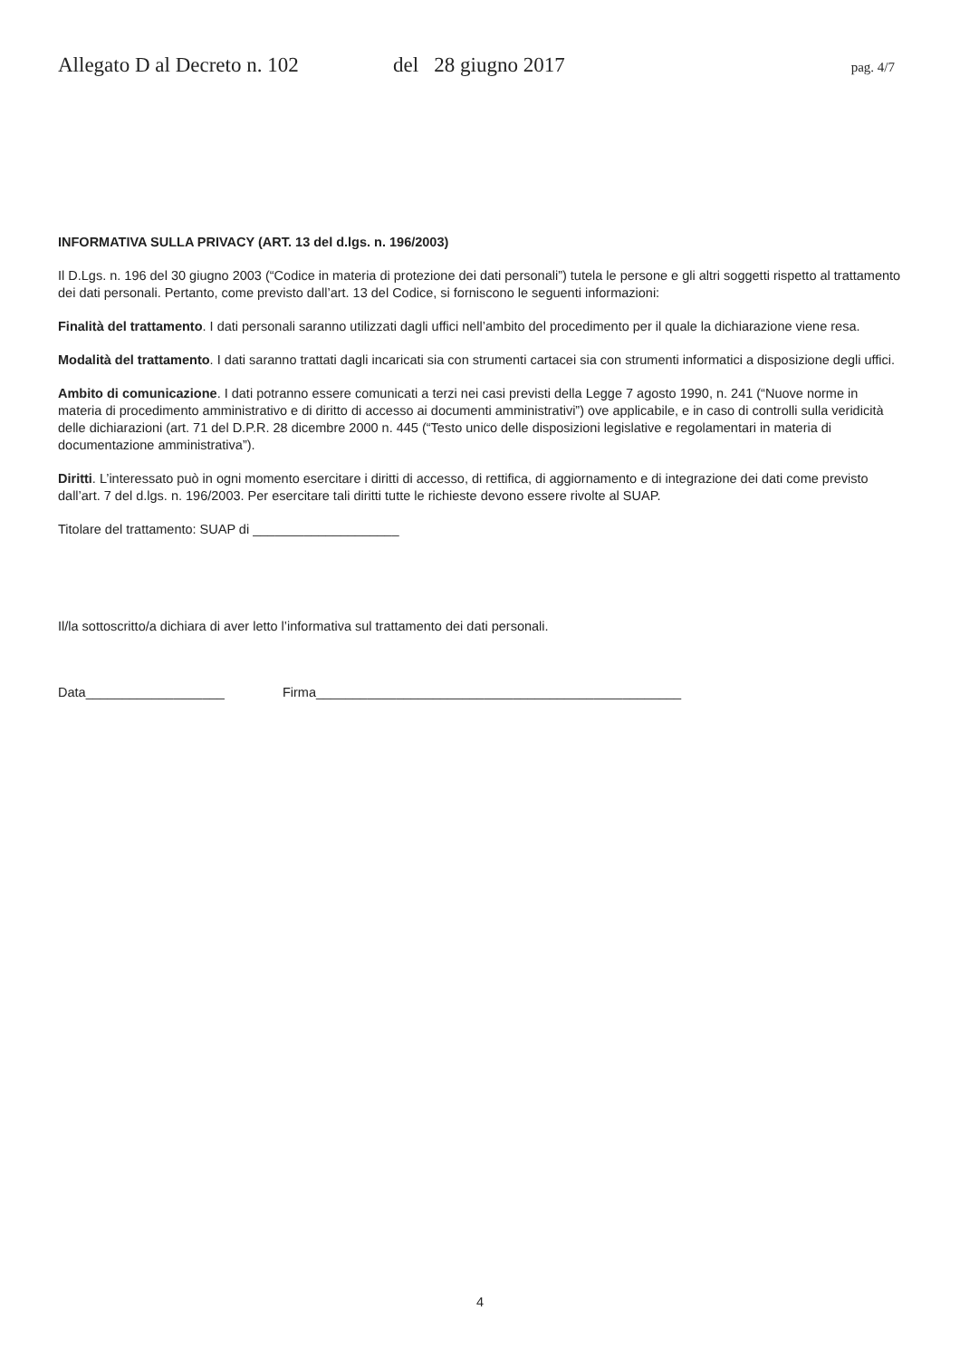Allegato D al Decreto n. 102 del 28 giugno 2017 pag. 4/7
INFORMATIVA SULLA PRIVACY (ART. 13 del d.lgs. n. 196/2003)
Il D.Lgs. n. 196 del 30 giugno 2003 (“Codice in materia di protezione dei dati personali”) tutela le persone e gli altri soggetti rispetto al trattamento dei dati personali. Pertanto, come previsto dall’art. 13 del Codice, si forniscono le seguenti informazioni:
Finalità del trattamento. I dati personali saranno utilizzati dagli uffici nell’ambito del procedimento per il quale la dichiarazione viene resa.
Modalità del trattamento. I dati saranno trattati dagli incaricati sia con strumenti cartacei sia con strumenti informatici a disposizione degli uffici.
Ambito di comunicazione. I dati potranno essere comunicati a terzi nei casi previsti della Legge 7 agosto 1990, n. 241 (“Nuove norme in materia di procedimento amministrativo e di diritto di accesso ai documenti amministrativi”) ove applicabile, e in caso di controlli sulla veridicità delle dichiarazioni (art. 71 del D.P.R. 28 dicembre 2000 n. 445 (“Testo unico delle disposizioni legislative e regolamentari in materia di documentazione amministrativa”).
Diritti. L’interessato può in ogni momento esercitare i diritti di accesso, di rettifica, di aggiornamento e di integrazione dei dati come previsto dall’art. 7 del d.lgs. n. 196/2003. Per esercitare tali diritti tutte le richieste devono essere rivolte al SUAP.
Titolare del trattamento: SUAP di ____________________
Il/la sottoscritto/a dichiara di aver letto l’informativa sul trattamento dei dati personali.
Data___________________ Firma__________________________________________________
4